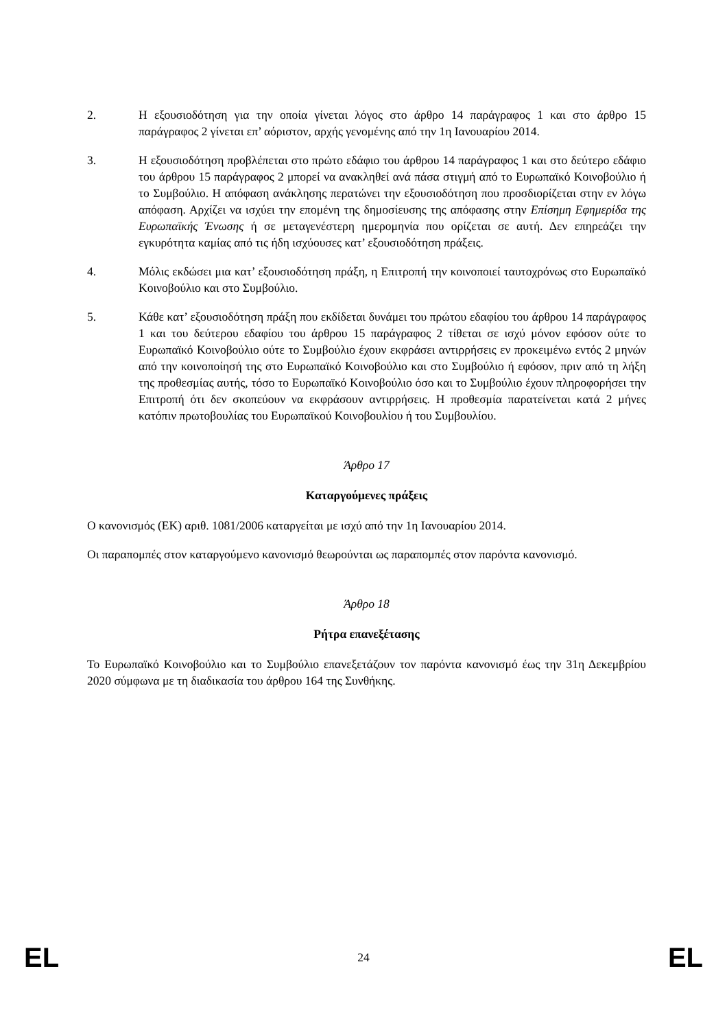2. Η εξουσιοδότηση για την οποία γίνεται λόγος στο άρθρο 14 παράγραφος 1 και στο άρθρο 15 παράγραφος 2 γίνεται επ’ αόριστον, αρχής γενομένης από την 1η Ιανουαρίου 2014.
3. Η εξουσιοδότηση προβλέπεται στο πρώτο εδάφιο του άρθρου 14 παράγραφος 1 και στο δεύτερο εδάφιο του άρθρου 15 παράγραφος 2 μπορεί να ανακληθεί ανά πάσα στιγμή από το Ευρωπαϊκό Κοινοβούλιο ή το Συμβούλιο. Η απόφαση ανάκλησης περατώνει την εξουσιοδότηση που προσδιορίζεται στην εν λόγω απόφαση. Αρχίζει να ισχύει την επομένη της δημοσίευσης της απόφασης στην Επίσημη Εφημερίδα της Ευρωπαϊκής Ένωσης ή σε μεταγενέστερη ημερομηνία που ορίζεται σε αυτή. Δεν επηρεάζει την εγκυρότητα καμίας από τις ήδη ισχύουσες κατ’ εξουσιοδότηση πράξεις.
4. Μόλις εκδώσει μια κατ’ εξουσιοδότηση πράξη, η Επιτροπή την κοινοποιεί ταυτοχρόνως στο Ευρωπαϊκό Κοινοβούλιο και στο Συμβούλιο.
5. Κάθε κατ’ εξουσιοδότηση πράξη που εκδίδεται δυνάμει του πρώτου εδαφίου του άρθρου 14 παράγραφος 1 και του δεύτερου εδαφίου του άρθρου 15 παράγραφος 2 τίθεται σε ισχύ μόνον εφόσον ούτε το Ευρωπαϊκό Κοινοβούλιο ούτε το Συμβούλιο έχουν εκφράσει αντιρρήσεις εν προκειμένω εντός 2 μηνών από την κοινοποίησή της στο Ευρωπαϊκό Κοινοβούλιο και στο Συμβούλιο ή εφόσον, πριν από τη λήξη της προθεσμίας αυτής, τόσο το Ευρωπαϊκό Κοινοβούλιο όσο και το Συμβούλιο έχουν πληροφορήσει την Επιτροπή ότι δεν σκοπεύουν να εκφράσουν αντιρρήσεις. Η προθεσμία παρατείνεται κατά 2 μήνες κατόπιν πρωτοβουλίας του Ευρωπαϊκού Κοινοβουλίου ή του Συμβουλίου.
Άρθρο 17
Καταργούμενες πράξεις
Ο κανονισμός (ΕΚ) αριθ. 1081/2006 καταργείται με ισχύ από την 1η Ιανουαρίου 2014.
Οι παραπομπές στον καταργούμενο κανονισμό θεωρούνται ως παραπομπές στον παρόντα κανονισμό.
Άρθρο 18
Ρήτρα επανεξέτασης
Το Ευρωπαϊκό Κοινοβούλιο και το Συμβούλιο επανεξετάζουν τον παρόντα κανονισμό έως την 31η Δεκεμβρίου 2020 σύμφωνα με τη διαδικασία του άρθρου 164 της Συνθήκης.
EL 24 EL